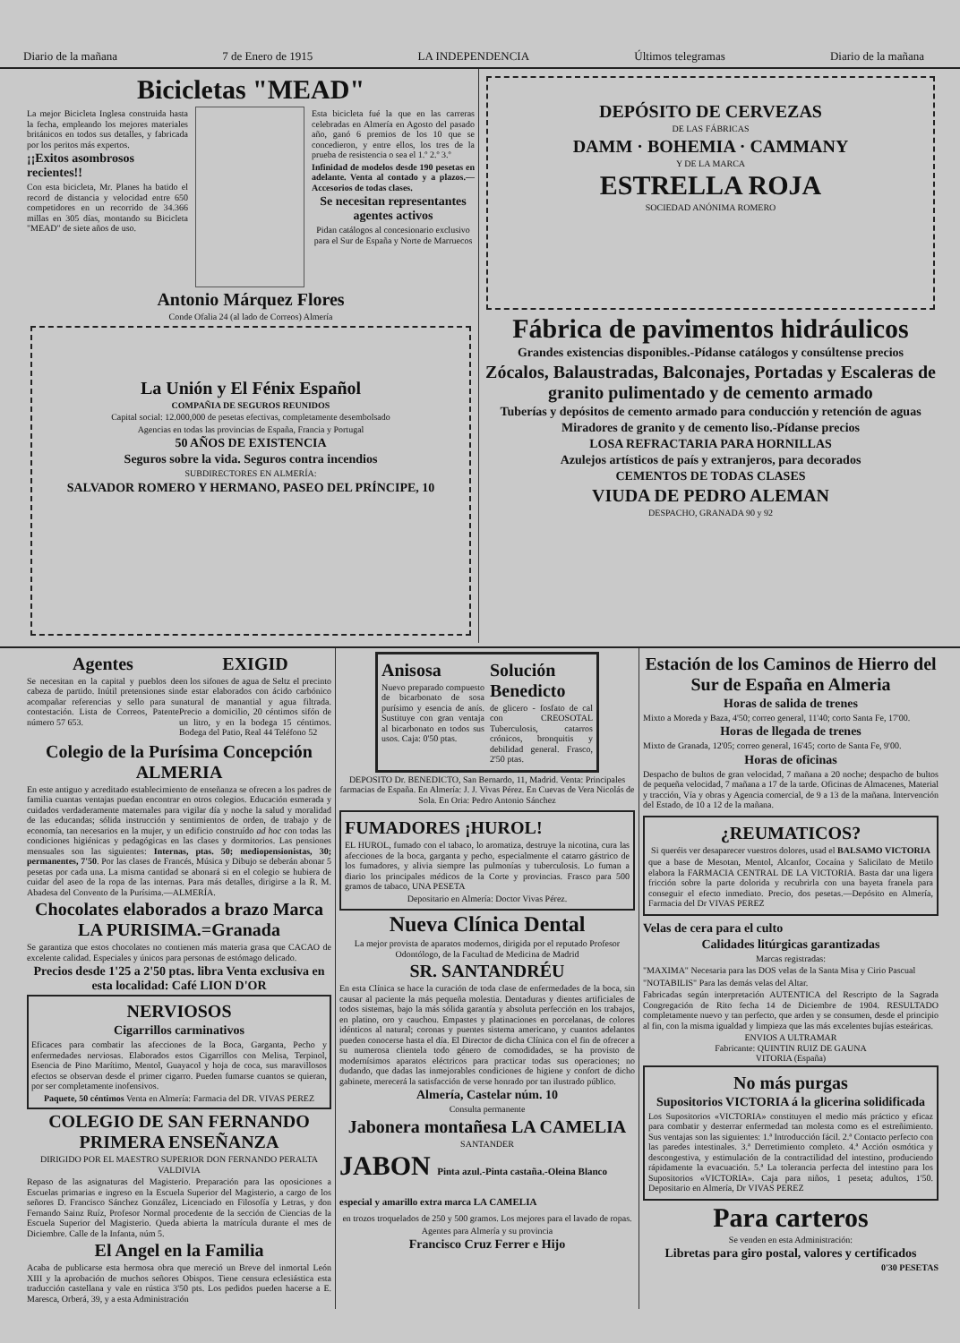Diario de la mañana 7 de Enero de 1915 LA INDEPENDENCIA Últimos telegramas Diario de la mañana
Bicicletas "MEAD"
La mejor Bicicleta Inglesa construida hasta la fecha, empleando los mejores materiales británicos en todos sus detalles, y fabricada por los peritos más expertos.
¡¡Exitos asombrosos recientes!!
Con esta bicicleta, Mr. Planes ha batido el record de distancia y velocidad entre 650 competidores en un recorrido de 34.366 millas en 305 días, montando su Bicicleta "MEAD" de siete años de uso.
Esta bicicleta fué la que en las carreras celebradas en Almería en Agosto del pasado año, ganó 6 premios de los 10 que se concedieron, y entre ellos, los tres de la prueba de resistencia o sea el 1.º 2.º 3.º
Infinidad de modelos desde 190 pesetas en adelante. Venta al contado y a plazos.— Accesorios de todas clases.
Se necesitan representantes agentes activos
Pidan catálogos al concesionario exclusivo para el Sur de España y Norte de Marruecos
Antonio Márquez Flores
Conde Ofalia 24 (al lado de Correos) Almería
La Unión y El Fénix Español
COMPAÑIA DE SEGUROS REUNIDOS
Capital social: 12.000,000 de pesetas efectivas, completamente desembolsado
Agencias en todas las provincias de España, Francia y Portugal
50 AÑOS DE EXISTENCIA
Seguros sobre la vida. Seguros contra incendios
SUBDIRECTORES EN ALMERÍA:
SALVADOR ROMERO Y HERMANO, PASEO DEL PRÍNCIPE, 10
DEPÓSITO DE CERVEZAS
DE LAS FÁBRICAS
DAMM · BOHEMIA · CAMMANY
Y DE LA MARCA
ESTRELLA ROJA
SOCIEDAD ANÓNIMA ROMERO
Fábrica de pavimentos hidráulicos
Grandes existencias disponibles.-Pídanse catálogos y consúltense precios
Zócalos, Balaustradas, Balconajes, Portadas y Escaleras de granito pulimentado y de cemento armado
Tuberías y depósitos de cemento armado para conducción y retención de aguas
Miradores de granito y de cemento liso.-Pídanse precios
LOSA REFRACTARIA PARA HORNILLAS
Azulejos artísticos de país y extranjeros, para decorados
CEMENTOS DE TODAS CLASES
VIUDA DE PEDRO ALEMAN
DESPACHO, GRANADA 90 y 92
Agentes
Se necesitan en la capital y pueblos de cabeza de partido. Inútil pretensiones sin acompañar referencias y sello para su contestación. Lista de Correos, Patente número 57 653.
EXIGID
en los sifones de agua de Seltz el precinto de estar elaborados con ácido carbónico natural de manantial y agua filtrada. Precio a domicilio, 20 céntimos sifón de un litro, y en la bodega 15 céntimos. Bodega del Patio, Real 44 Teléfono 52
Colegio de la Purísima Concepción ALMERIA
En este antiguo y acreditado establecimiento de enseñanza se ofrecen a los padres de familia cuantas ventajas puedan encontrar en otros colegios. Educación esmerada y cuidados verdaderamente maternales para vigilar día y noche la salud y moralidad de las educandas; sólida instrucción y sentimientos de orden, de trabajo y de economía, tan necesarios en la mujer, y un edificio construído ad hoc con todas las condiciones higiénicas y pedagógicas en las clases y dormitorios. Las pensiones mensuales son las siguientes: Internas, ptas. 50; mediopensionistas, 30; permanentes, 7'50. Por las clases de Francés, Música y Dibujo se deberán abonar 5 pesetas por cada una. La misma cantidad se abonará si en el colegio se hubiera de cuidar del aseo de la ropa de las internas. Para más detalles, dirigirse a la R. M. Abadesa del Convento de la Purísima.—ALMERÍA.
Chocolates elaborados a brazo Marca LA PURISIMA.=Granada
Se garantiza que estos chocolates no contienen más materia grasa que CACAO de excelente calidad. Especiales y únicos para personas de estómago delicado.
Precios desde 1'25 a 2'50 ptas. libra Venta exclusiva en esta localidad: Café LION D'OR
NERVIOSOS
Cigarrillos carminativos
Eficaces para combatir las afecciones de la Boca, Garganta, Pecho y enfermedades nerviosas. Elaborados estos Cigarrillos con Melisa, Terpinol, Esencia de Pino Marítimo, Mentol, Guayacol y hoja de coca, sus maravillosos efectos se observan desde el primer cigarro. Pueden fumarse cuantos se quieran, por ser completamente inofensivos.
Paquete, 50 céntimos Venta en Almería: Farmacia del DR. VIVAS PEREZ
COLEGIO DE SAN FERNANDO PRIMERA ENSEÑANZA
DIRIGIDO POR EL MAESTRO SUPERIOR DON FERNANDO PERALTA VALDIVIA
Repaso de las asignaturas del Magisterio. Preparación para las oposiciones a Escuelas primarias e ingreso en la Escuela Superior del Magisterio, a cargo de los señores D. Francisco Sánchez González, Licenciado en Filosofía y Letras, y don Fernando Sainz Ruíz, Profesor Normal procedente de la sección de Ciencias de la Escuela Superior del Magisterio. Queda abierta la matrícula durante el mes de Diciembre. Calle de la Infanta, núm 5.
El Angel en la Familia
Acaba de publicarse esta hermosa obra que mereció un Breve del inmortal León XIII y la aprobación de muchos señores Obispos. Tiene censura eclesiástica esta traducción castellana y vale en rústica 3'50 pts. Los pedidos pueden hacerse a E. Maresca, Orberá, 39, y a esta Administración
Anisosa
Nuevo preparado compuesto de bicarbonato de sosa purísimo y esencia de anís. Sustituye con gran ventaja al bicarbonato en todos sus usos. Caja: 0'50 ptas.
Solución Benedicto
de glicero - fosfato de cal con CREOSOTAL Tuberculosis, catarros crónicos, bronquitis y debilidad general. Frasco, 2'50 ptas.
DEPOSITO Dr. BENEDICTO, San Bernardo, 11, Madrid. Venta: Principales farmacias de España. En Almería: J. J. Vivas Pérez. En Cuevas de Vera Nicolás de Sola. En Oria: Pedro Antonio Sánchez
FUMADORES ¡HUROL!
EL HUROL, fumado con el tabaco, lo aromatiza, destruye la nicotina, cura las afecciones de la boca, garganta y pecho, especialmente el catarro gástrico de los fumadores, y alivia siempre las pulmonías y tuberculosis. Lo fuman a diario los principales médicos de la Corte y provincias. Frasco para 500 gramos de tabaco, UNA PESETA
Depositario en Almería: Doctor Vivas Pérez.
Nueva Clínica Dental
La mejor provista de aparatos modernos, dirigida por el reputado Profesor Odontólogo, de la Facultad de Medicina de Madrid
SR. SANTANDRÉU
En esta Clínica se hace la curación de toda clase de enfermedades de la boca, sin causar al paciente la más pequeña molestia. Dentaduras y dientes artificiales de todos sistemas, bajo la más sólida garantía y absoluta perfección en los trabajos, en platino, oro y cauchou. Empastes y platinaciones en porcelanas, de colores idénticos al natural; coronas y puentes sistema americano, y cuantos adelantos pueden conocerse hasta el día. El Director de dicha Clínica con el fin de ofrecer a su numerosa clientela todo género de comodidades, se ha provisto de modernísimos aparatos eléctricos para practicar todas sus operaciones; no dudando, que dadas las inmejorables condiciones de higiene y confort de dicho gabinete, merecerá la satisfacción de verse honrado por tan ilustrado público.
Almería, Castelar núm. 10
Consulta permanente
Jabonera montañesa LA CAMELIA
SANTANDER
JABON Pinta azul.-Pinta castaña.-Oleina Blanco especial y amarillo extra marca LA CAMELIA
en trozos troquelados de 250 y 500 gramos. Los mejores para el lavado de ropas.
Agentes para Almería y su provincia
Francisco Cruz Ferrer e Hijo
Estación de los Caminos de Hierro del Sur de España en Almeria
Horas de salida de trenes
Mixto a Moreda y Baza, 4'50; correo general, 11'40; corto Santa Fe, 17'00.
Horas de llegada de trenes
Mixto de Granada, 12'05; correo general, 16'45; corto de Santa Fe, 9'00.
Horas de oficinas
Despacho de bultos de gran velocidad, 7 mañana a 20 noche; despacho de bultos de pequeña velocidad, 7 mañana a 17 de la tarde. Oficinas de Almacenes, Material y tracción, Vía y obras y Agencia comercial, de 9 a 13 de la mañana. Intervención del Estado, de 10 a 12 de la mañana.
¿REUMATICOS?
Si queréis ver desaparecer vuestros dolores, usad el BALSAMO VICTORIA
que a base de Mesotan, Mentol, Alcanfor, Cocaína y Salicilato de Metilo elabora la FARMACIA CENTRAL DE LA VICTORIA. Basta dar una ligera fricción sobre la parte dolorida y recubrirla con una bayeta franela para conseguir el efecto inmediato. Precio, dos pesetas.—Depósito en Almería, Farmacia del Dr VIVAS PEREZ
Velas de cera para el culto
Calidades litúrgicas garantizadas
Marcas registradas:
"MAXIMA" Necesaria para las DOS velas de la Santa Misa y Cirio Pascual
"NOTABILIS" Para las demás velas del Altar.
Fabricadas según interpretación AUTENTICA del Rescripto de la Sagrada Congregación de Rito fecha 14 de Diciembre de 1904. RESULTADO completamente nuevo y tan perfecto, que arden y se consumen, desde el principio al fin, con la misma igualdad y limpieza que las más excelentes bujías esteáricas.
ENVIOS A ULTRAMAR
Fabricante: QUINTIN RUIZ DE GAUNA
VITORIA (España)
No más purgas
Supositorios VICTORIA á la glicerina solidificada
Los Supositorios «VICTORIA» constituyen el medio más práctico y eficaz para combatir y desterrar enfermedad tan molesta como es el estreñimiento. Sus ventajas son las siguientes: 1.ª Introducción fácil. 2.ª Contacto perfecto con las paredes intestinales. 3.ª Derretimiento completo. 4.ª Acción osmótica y descongestiva, y estimulación de la contractilidad del intestino, produciendo rápidamente la evacuación. 5.ª La tolerancia perfecta del intestino para los Supositorios «VICTORIA». Caja para niños, 1 peseta; adultos, 1'50. Depositario en Almería, Dr VIVAS PEREZ
Para carteros
Se venden en esta Administración:
Libretas para giro postal, valores y certificados
0'30 PESETAS